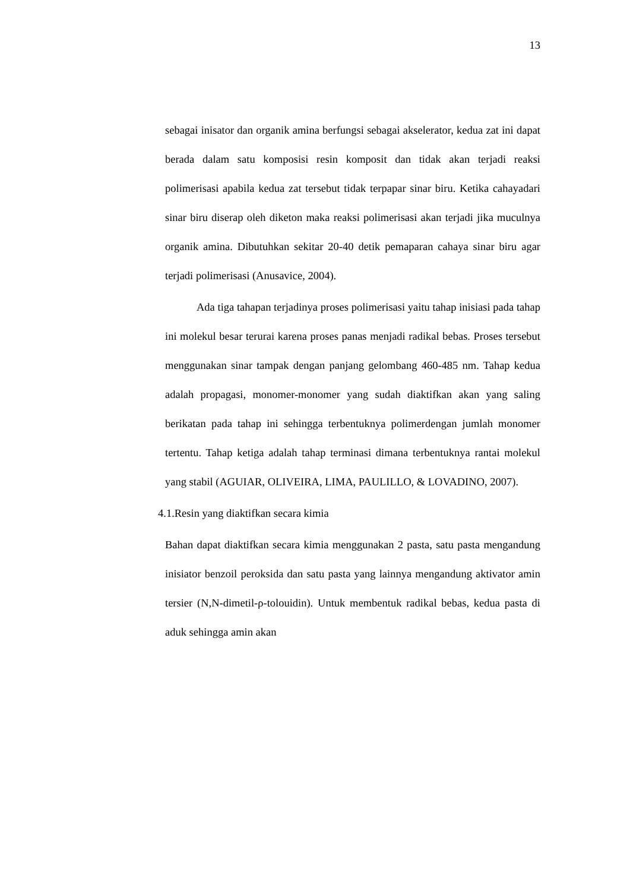13
sebagai inisator dan organik amina berfungsi sebagai akselerator, kedua zat ini dapat berada dalam satu komposisi resin komposit dan tidak akan terjadi reaksi polimerisasi apabila kedua zat tersebut tidak terpapar sinar biru. Ketika cahayadari sinar biru diserap oleh diketon maka reaksi polimerisasi akan terjadi jika muculnya organik amina. Dibutuhkan sekitar 20-40 detik pemaparan cahaya sinar biru agar terjadi polimerisasi (Anusavice, 2004).
Ada tiga tahapan terjadinya proses polimerisasi yaitu tahap inisiasi pada tahap ini molekul besar terurai karena proses panas menjadi radikal bebas. Proses tersebut menggunakan sinar tampak dengan panjang gelombang 460-485 nm. Tahap kedua adalah propagasi, monomer-monomer yang sudah diaktifkan akan yang saling berikatan pada tahap ini sehingga terbentuknya polimerdengan jumlah monomer tertentu. Tahap ketiga adalah tahap terminasi dimana terbentuknya rantai molekul yang stabil (AGUIAR, OLIVEIRA, LIMA, PAULILLO, & LOVADINO, 2007).
4.1.Resin yang diaktifkan secara kimia
Bahan dapat diaktifkan secara kimia menggunakan 2 pasta, satu pasta mengandung inisiator benzoil peroksida dan satu pasta yang lainnya mengandung aktivator amin tersier (N,N-dimetil-ρ-tolouidin). Untuk membentuk radikal bebas, kedua pasta di aduk sehingga amin akan